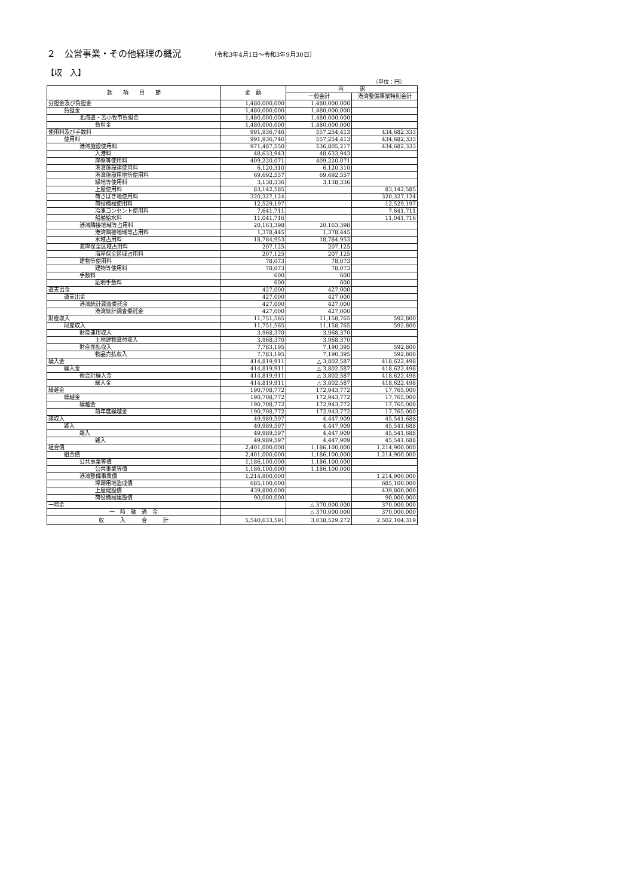２　公営事業・その他経理の概況 （令和3年4月1日～令和3年9月30日）
【収　入】
（単位：円）
| 款 項 目 節 | 金 額 | 内 訳 | |
| --- | --- | --- | --- |
| | | 一般会計 | 港湾整備事業特別会計 |
| 分担金及び負担金 | 1,480,000,000 | 1,480,000,000 | |
| 負担金 | 1,480,000,000 | 1,480,000,000 | |
| 北海道・苫小牧市負担金 | 1,480,000,000 | 1,480,000,000 | |
| 負担金 | 1,480,000,000 | 1,480,000,000 | |
| 使用料及び手数料 | 991,936,746 | 557,254,413 | 434,682,333 |
| 使用料 | 991,936,746 | 557,254,413 | 434,682,333 |
| 港湾施設使用料 | 971,487,550 | 536,805,217 | 434,682,333 |
| 入港料 | 48,633,943 | 48,633,943 | |
| 岸壁等使用料 | 409,220,071 | 409,220,071 | |
| 港湾施設諸使用料 | 6,120,310 | 6,120,310 | |
| 港湾施設用地等使用料 | 69,692,557 | 69,692,557 | |
| 緑地等使用料 | 3,138,336 | 3,138,336 | |
| 上屋使用料 | 83,142,585 | | 83,142,585 |
| 荷さばき地使用料 | 320,327,124 | | 320,327,124 |
| 荷役機械使用料 | 12,529,197 | | 12,529,197 |
| 冷凍コンセント使用料 | 7,641,711 | | 7,641,711 |
| 船舶給水料 | 11,041,716 | | 11,041,716 |
| 港湾隣接地域等占用料 | 20,163,398 | 20,163,398 | |
| 港湾隣接地域等占用料 | 1,378,445 | 1,378,445 | |
| 水域占用料 | 18,784,953 | 18,784,953 | |
| 海岸保全区域占用料 | 207,125 | 207,125 | |
| 海岸保全区域占用料 | 207,125 | 207,125 | |
| 建物等使用料 | 78,073 | 78,073 | |
| 建物等使用料 | 78,073 | 78,073 | |
| 手数料 | 600 | 600 | |
| 証明手数料 | 600 | 600 | |
| 道支出金 | 427,000 | 427,000 | |
| 道支出金 | 427,000 | 427,000 | |
| 港湾統計調査委託金 | 427,000 | 427,000 | |
| 港湾統計調査委託金 | 427,000 | 427,000 | |
| 財産収入 | 11,751,565 | 11,158,765 | 592,800 |
| 財産収入 | 11,751,565 | 11,158,765 | 592,800 |
| 財産運用収入 | 3,968,370 | 3,968,370 | |
| 土地建物貸付収入 | 3,968,370 | 3,968,370 | |
| 財産売払収入 | 7,783,195 | 7,190,395 | 592,800 |
| 物品売払収入 | 7,783,195 | 7,190,395 | 592,800 |
| 繰入金 | 414,819,911 | △ 3,802,587 | 418,622,498 |
| 繰入金 | 414,819,911 | △ 3,802,587 | 418,622,498 |
| 他会計繰入金 | 414,819,911 | △ 3,802,587 | 418,622,498 |
| 繰入金 | 414,819,911 | △ 3,802,587 | 418,622,498 |
| 繰越金 | 190,708,772 | 172,943,772 | 17,765,000 |
| 繰越金 | 190,708,772 | 172,943,772 | 17,765,000 |
| 繰越金 | 190,708,772 | 172,943,772 | 17,765,000 |
| 前年度繰越金 | 190,708,772 | 172,943,772 | 17,765,000 |
| 諸収入 | 49,989,597 | 4,447,909 | 45,541,688 |
| 雑入 | 49,989,597 | 4,447,909 | 45,541,688 |
| 雑入 | 49,989,597 | 4,447,909 | 45,541,688 |
| 雑入 | 49,989,597 | 4,447,909 | 45,541,688 |
| 組合債 | 2,401,000,000 | 1,186,100,000 | 1,214,900,000 |
| 組合債 | 2,401,000,000 | 1,186,100,000 | 1,214,900,000 |
| 公共事業等債 | 1,186,100,000 | 1,186,100,000 | |
| 公共事業等債 | 1,186,100,000 | 1,186,100,000 | |
| 港湾整備事業債 | 1,214,900,000 | | 1,214,900,000 |
| 埠頭用地造成債 | 685,100,000 | | 685,100,000 |
| 上屋建設債 | 439,800,000 | | 439,800,000 |
| 荷役機械建設債 | 90,000,000 | | 90,000,000 |
| 一時金 | | △ 370,000,000 | 370,000,000 |
| 一 時 融 通 金 | | △ 370,000,000 | 370,000,000 |
| 収 入 合 計 | 5,540,633,591 | 3,038,529,272 | 2,502,104,319 |